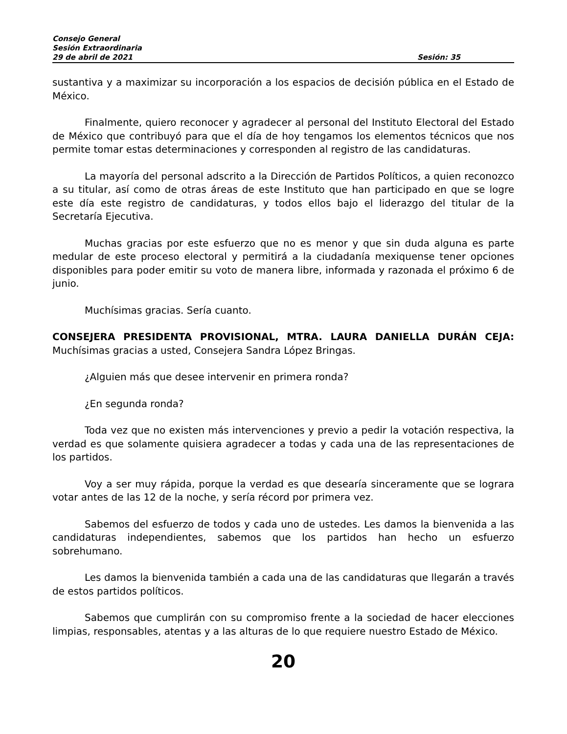Consejo General
Sesión Extraordinaria
29 de abril de 2021 Sesión: 35
sustantiva y a maximizar su incorporación a los espacios de decisión pública en el Estado de México.
Finalmente, quiero reconocer y agradecer al personal del Instituto Electoral del Estado de México que contribuyó para que el día de hoy tengamos los elementos técnicos que nos permite tomar estas determinaciones y corresponden al registro de las candidaturas.
La mayoría del personal adscrito a la Dirección de Partidos Políticos, a quien reconozco a su titular, así como de otras áreas de este Instituto que han participado en que se logre este día este registro de candidaturas, y todos ellos bajo el liderazgo del titular de la Secretaría Ejecutiva.
Muchas gracias por este esfuerzo que no es menor y que sin duda alguna es parte medular de este proceso electoral y permitirá a la ciudadanía mexiquense tener opciones disponibles para poder emitir su voto de manera libre, informada y razonada el próximo 6 de junio.
Muchísimas gracias. Sería cuanto.
CONSEJERA PRESIDENTA PROVISIONAL, MTRA. LAURA DANIELLA DURÁN CEJA: Muchísimas gracias a usted, Consejera Sandra López Bringas.
¿Alguien más que desee intervenir en primera ronda?
¿En segunda ronda?
Toda vez que no existen más intervenciones y previo a pedir la votación respectiva, la verdad es que solamente quisiera agradecer a todas y cada una de las representaciones de los partidos.
Voy a ser muy rápida, porque la verdad es que desearía sinceramente que se lograra votar antes de las 12 de la noche, y sería récord por primera vez.
Sabemos del esfuerzo de todos y cada uno de ustedes. Les damos la bienvenida a las candidaturas independientes, sabemos que los partidos han hecho un esfuerzo sobrehumano.
Les damos la bienvenida también a cada una de las candidaturas que llegarán a través de estos partidos políticos.
Sabemos que cumplirán con su compromiso frente a la sociedad de hacer elecciones limpias, responsables, atentas y a las alturas de lo que requiere nuestro Estado de México.
20